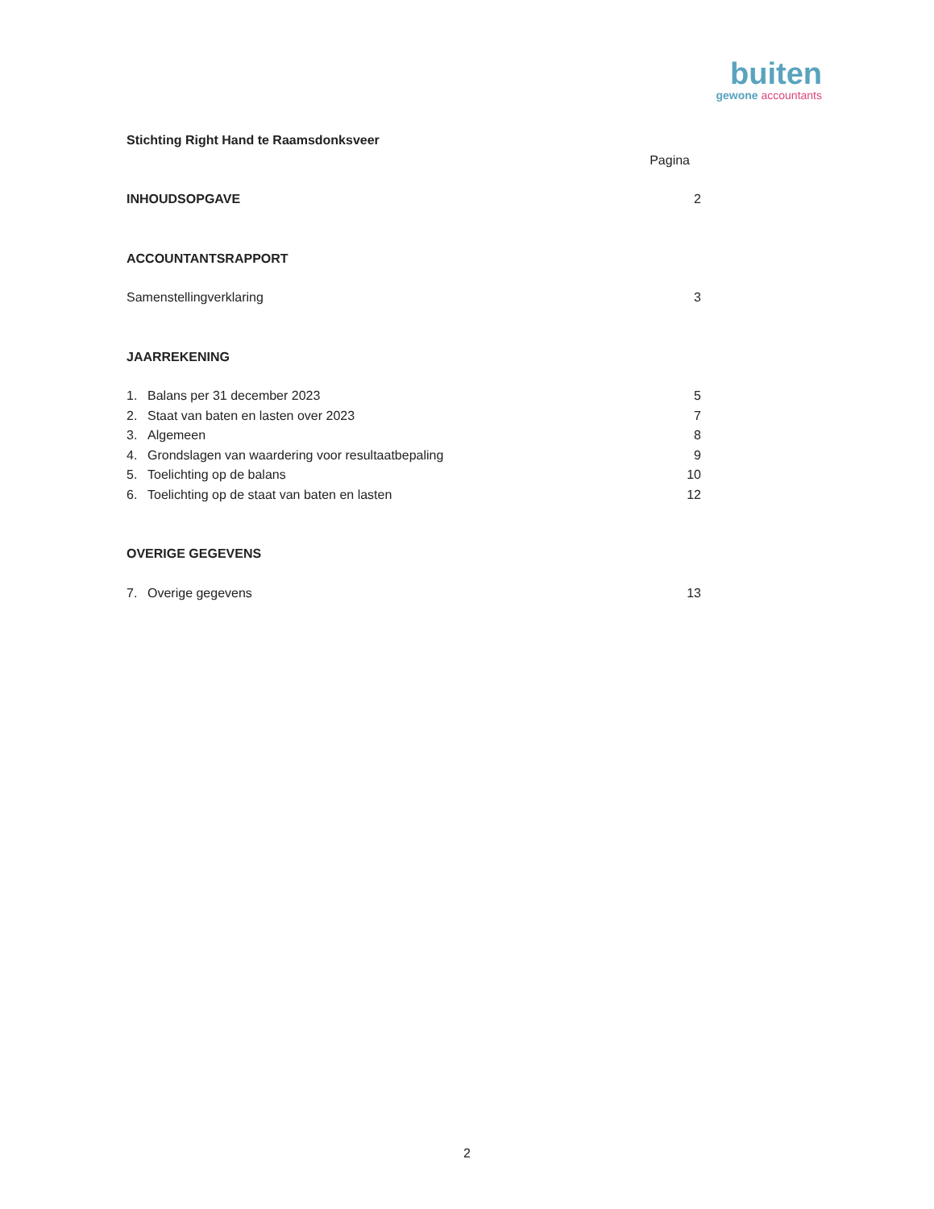buiten
gewone accountants
Stichting Right Hand te Raamsdonksveer
Pagina
INHOUDSOPGAVE 2
ACCOUNTANTSRAPPORT
Samenstellingverklaring 3
JAARREKENING
1. Balans per 31 december 2023 5
2. Staat van baten en lasten over 2023 7
3. Algemeen 8
4. Grondslagen van waardering voor resultaatbepaling 9
5. Toelichting op de balans 10
6. Toelichting op de staat van baten en lasten 12
OVERIGE GEGEVENS
7. Overige gegevens 13
2